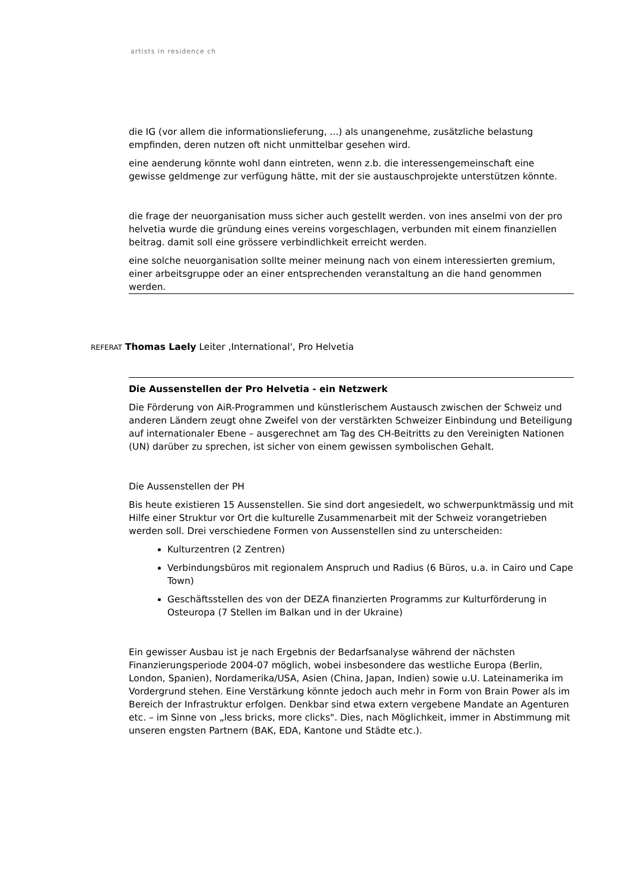artists in residence ch
die IG (vor allem die informationslieferung, ...) als unangenehme, zusätzliche belastung empfinden, deren nutzen oft nicht unmittelbar gesehen wird.
eine aenderung könnte wohl dann eintreten, wenn z.b. die interessengemeinschaft eine gewisse geldmenge zur verfügung hätte, mit der sie austauschprojekte unterstützen könnte.
die frage der neuorganisation muss sicher auch gestellt werden. von ines anselmi von der pro helvetia wurde die gründung eines vereins vorgeschlagen, verbunden mit einem finanziellen beitrag. damit soll eine grössere verbindlichkeit erreicht werden.
eine solche neuorganisation sollte meiner meinung nach von einem interessierten gremium, einer arbeitsgruppe oder an einer entsprechenden veranstaltung an die hand genommen werden.
REFERAT Thomas Laely Leiter ‚International', Pro Helvetia
Die Aussenstellen der Pro Helvetia - ein Netzwerk
Die Förderung von AiR-Programmen und künstlerischem Austausch zwischen der Schweiz und anderen Ländern zeugt ohne Zweifel von der verstärkten Schweizer Einbindung und Beteiligung auf internationaler Ebene – ausgerechnet am Tag des CH-Beitritts zu den Vereinigten Nationen (UN) darüber zu sprechen, ist sicher von einem gewissen symbolischen Gehalt.
Die Aussenstellen der PH
Bis heute existieren 15 Aussenstellen. Sie sind dort angesiedelt, wo schwerpunktmässig und mit Hilfe einer Struktur vor Ort die kulturelle Zusammenarbeit mit der Schweiz vorangetrieben werden soll. Drei verschiedene Formen von Aussenstellen sind zu unterscheiden:
Kulturzentren (2 Zentren)
Verbindungsbüros mit regionalem Anspruch und Radius (6 Büros, u.a. in Cairo und Cape Town)
Geschäftsstellen des von der DEZA finanzierten Programms zur Kulturförderung in Osteuropa (7 Stellen im Balkan und in der Ukraine)
Ein gewisser Ausbau ist je nach Ergebnis der Bedarfsanalyse während der nächsten Finanzierungsperiode 2004-07 möglich, wobei insbesondere das westliche Europa (Berlin, London, Spanien), Nordamerika/USA, Asien (China, Japan, Indien) sowie u.U. Lateinamerika im Vordergrund stehen. Eine Verstärkung könnte jedoch auch mehr in Form von Brain Power als im Bereich der Infrastruktur erfolgen. Denkbar sind etwa extern vergebene Mandate an Agenturen etc. – im Sinne von „less bricks, more clicks". Dies, nach Möglichkeit, immer in Abstimmung mit unseren engsten Partnern (BAK, EDA, Kantone und Städte etc.).